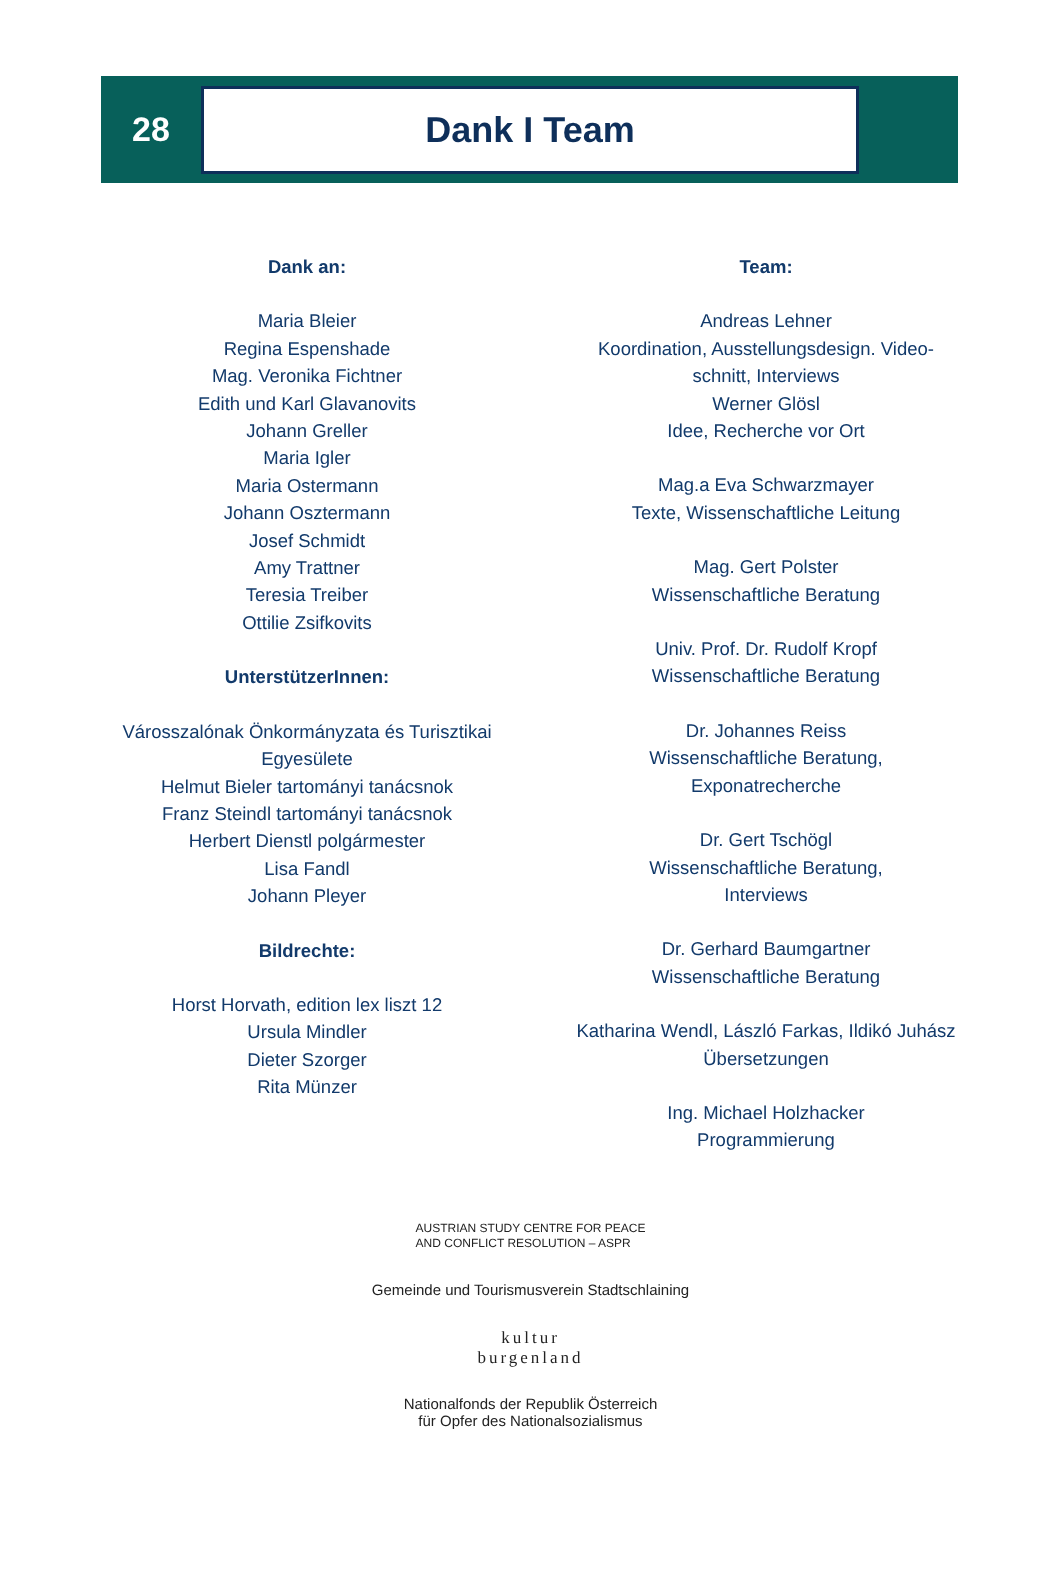28
Dank I Team
Dank an:
Maria Bleier
Regina Espenshade
Mag. Veronika Fichtner
Edith und Karl Glavanovits
Johann Greller
Maria Igler
Maria Ostermann
Johann Osztermann
Josef Schmidt
Amy Trattner
Teresia Treiber
Ottilie Zsifkovits
UnterstützerInnen:
Városszalónak Önkormányzata és Turisztikai Egyesülete
Helmut Bieler tartományi tanácsnok
Franz Steindl tartományi tanácsnok
Herbert Dienstl polgármester
Lisa Fandl
Johann Pleyer
Bildrechte:
Horst Horvath, edition lex liszt 12
Ursula Mindler
Dieter Szorger
Rita Münzer
Team:
Andreas Lehner
Koordination, Ausstellungsdesign. Video-
schnitt, Interviews
Werner Glösl
Idee, Recherche vor Ort
Mag.a Eva Schwarzmayer
Texte, Wissenschaftliche Leitung
Mag. Gert Polster
Wissenschaftliche Beratung
Univ. Prof. Dr. Rudolf Kropf
Wissenschaftliche Beratung
Dr. Johannes Reiss
Wissenschaftliche Beratung,
Exponatrecherche
Dr. Gert Tschögl
Wissenschaftliche Beratung,
Interviews
Dr. Gerhard Baumgartner
Wissenschaftliche Beratung
Katharina Wendl, László Farkas, Ildikó Juhász
Übersetzungen
Ing. Michael Holzhacker
Programmierung
AUSTRIAN STUDY CENTRE FOR PEACE
AND CONFLICT RESOLUTION – ASPR
Gemeinde und Tourismusverein Stadtschlaining
kultur
burgenland
Nationalfonds der Republik Österreich
für Opfer des Nationalsozialismus